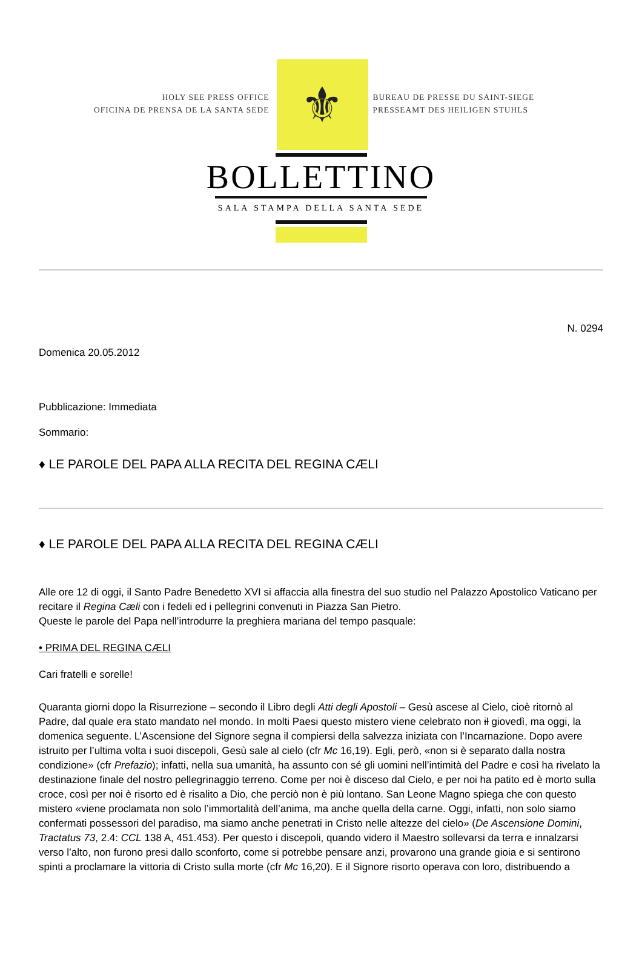HOLY SEE PRESS OFFICE
OFICINA DE PRENSA DE LA SANTA SEDE
⚜
BUREAU DE PRESSE DU SAINT-SIEGE
PRESSEAMT DES HEILIGEN STUHLS
BOLLETTINO
SALA STAMPA DELLA SANTA SEDE
N. 0294
Domenica 20.05.2012
Pubblicazione: Immediata
Sommario:
♦ LE PAROLE DEL PAPA ALLA RECITA DEL REGINA CÆLI
♦ LE PAROLE DEL PAPA ALLA RECITA DEL REGINA CÆLI
Alle ore 12 di oggi, il Santo Padre Benedetto XVI si affaccia alla finestra del suo studio nel Palazzo Apostolico Vaticano per recitare il Regina Cæli con i fedeli ed i pellegrini convenuti in Piazza San Pietro.
Queste le parole del Papa nell’introdurre la preghiera mariana del tempo pasquale:
• PRIMA DEL REGINA CÆLI
Cari fratelli e sorelle!
Quaranta giorni dopo la Risurrezione – secondo il Libro degli Atti degli Apostoli – Gesù ascese al Cielo, cioè ritornò al Padre, dal quale era stato mandato nel mondo. In molti Paesi questo mistero viene celebrato non il giovedì, ma oggi, la domenica seguente. L’Ascensione del Signore segna il compiersi della salvezza iniziata con l’Incarnazione. Dopo avere istruito per l’ultima volta i suoi discepoli, Gesù sale al cielo (cfr Mc 16,19). Egli, però, «non si è separato dalla nostra condizione» (cfr Prefazio); infatti, nella sua umanità, ha assunto con sé gli uomini nell’intimità del Padre e così ha rivelato la destinazione finale del nostro pellegrinaggio terreno. Come per noi è disceso dal Cielo, e per noi ha patito ed è morto sulla croce, così per noi è risorto ed è risalito a Dio, che perciò non è più lontano. San Leone Magno spiega che con questo mistero «viene proclamata non solo l’immortalità dell’anima, ma anche quella della carne. Oggi, infatti, non solo siamo confermati possessori del paradiso, ma siamo anche penetrati in Cristo nelle altezze del cielo» (De Ascensione Domini, Tractatus 73, 2.4: CCL 138 A, 451.453). Per questo i discepoli, quando videro il Maestro sollevarsi da terra e innalzarsi verso l’alto, non furono presi dallo sconforto, come si potrebbe pensare anzi, provarono una grande gioia e si sentirono spinti a proclamare la vittoria di Cristo sulla morte (cfr Mc 16,20). E il Signore risorto operava con loro, distribuendo a